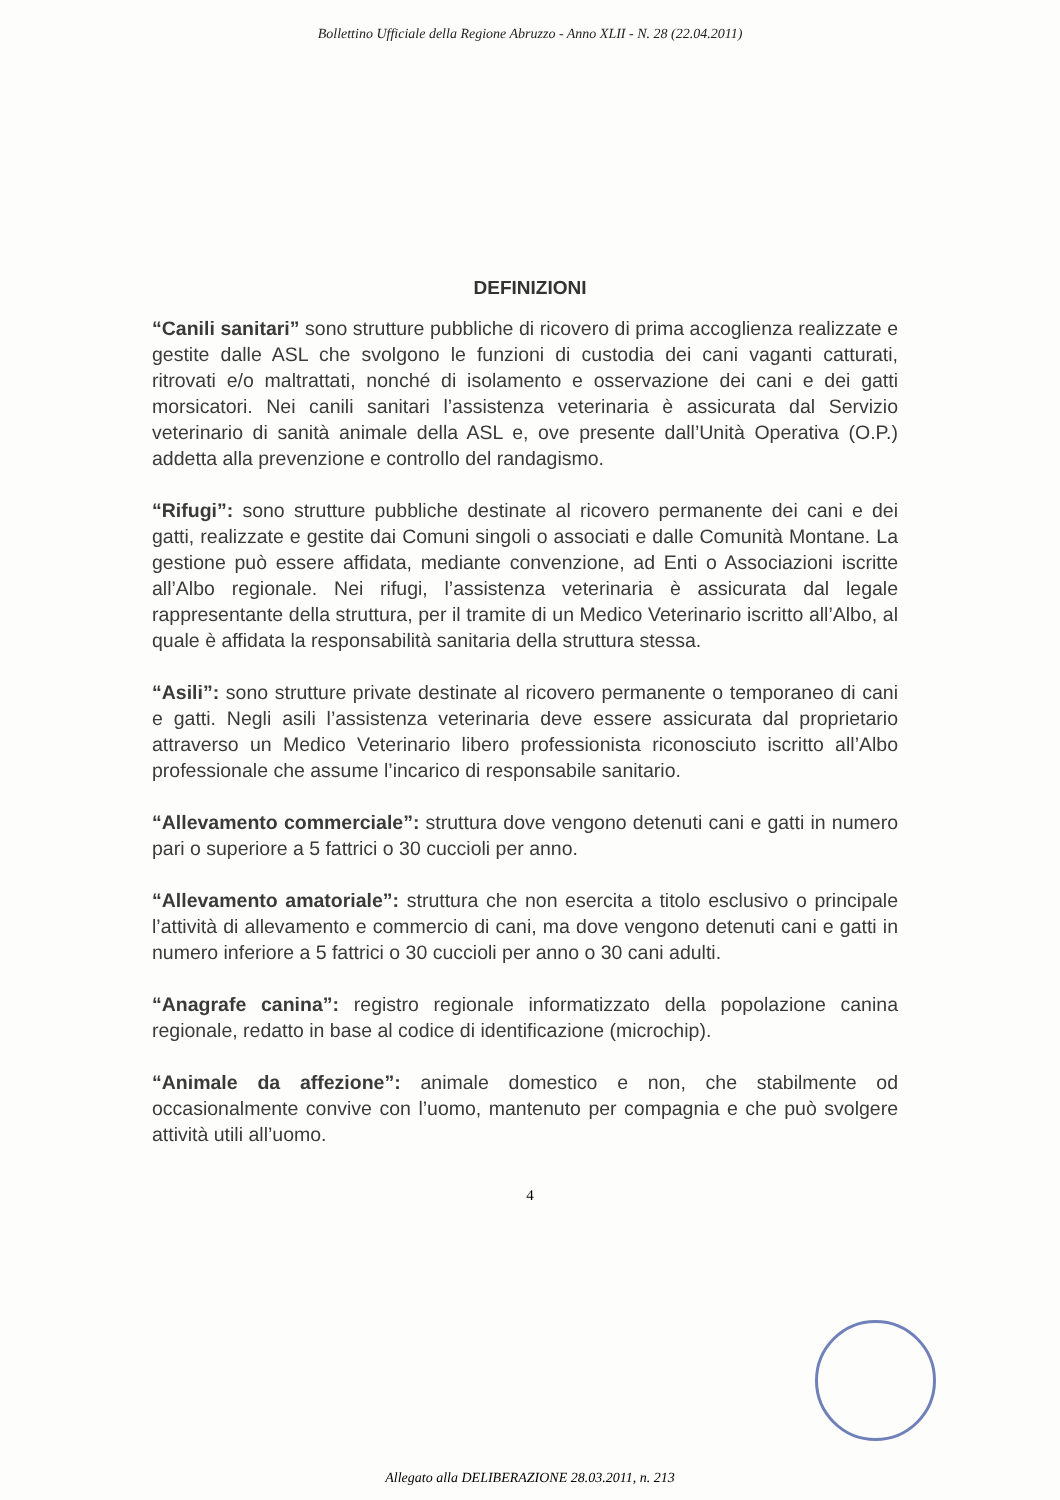Bollettino Ufficiale della Regione Abruzzo - Anno XLII - N. 28 (22.04.2011)
DEFINIZIONI
“Canili sanitari” sono strutture pubbliche di ricovero di prima accoglienza realizzate e gestite dalle ASL che svolgono le funzioni di custodia dei cani vaganti catturati, ritrovati e/o maltrattati, nonché di isolamento e osservazione dei cani e dei gatti morsicatori. Nei canili sanitari l’assistenza veterinaria è assicurata dal Servizio veterinario di sanità animale della ASL e, ove presente dall’Unità Operativa (O.P.) addetta alla prevenzione e controllo del randagismo.
“Rifugi”: sono strutture pubbliche destinate al ricovero permanente dei cani e dei gatti, realizzate e gestite dai Comuni singoli o associati e dalle Comunità Montane. La gestione può essere affidata, mediante convenzione, ad Enti o Associazioni iscritte all’Albo regionale. Nei rifugi, l’assistenza veterinaria è assicurata dal legale rappresentante della struttura, per il tramite di un Medico Veterinario iscritto all’Albo, al quale è affidata la responsabilità sanitaria della struttura stessa.
“Asili”: sono strutture private destinate al ricovero permanente o temporaneo di cani e gatti. Negli asili l’assistenza veterinaria deve essere assicurata dal proprietario attraverso un Medico Veterinario libero professionista riconosciuto iscritto all’Albo professionale che assume l’incarico di responsabile sanitario.
“Allevamento commerciale”: struttura dove vengono detenuti cani e gatti in numero pari o superiore a 5 fattrici o 30 cuccioli per anno.
“Allevamento amatoriale”: struttura che non esercita a titolo esclusivo o principale l’attività di allevamento e commercio di cani, ma dove vengono detenuti cani e gatti in numero inferiore a 5 fattrici o 30 cuccioli per anno o 30 cani adulti.
“Anagrafe canina”: registro regionale informatizzato della popolazione canina regionale, redatto in base al codice di identificazione (microchip).
“Animale da affezione”: animale domestico e non, che stabilmente od occasionalmente convive con l’uomo, mantenuto per compagnia e che può svolgere attività utili all’uomo.
4
Allegato alla DELIBERAZIONE 28.03.2011, n. 213